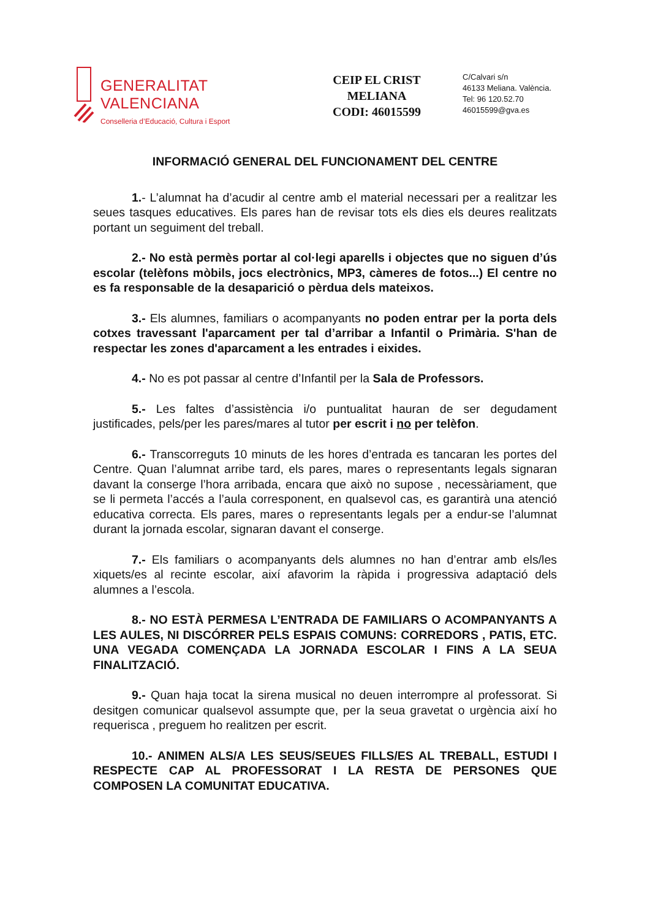GENERALITAT VALENCIANA
Conselleria d’Educació, Cultura i Esport
CEIP EL CRIST
MELIANA
CODI: 46015599
C/Calvari s/n
46133 Meliana. València.
Tel: 96 120.52.70
46015599@gva.es
INFORMACIÓ GENERAL DEL FUNCIONAMENT DEL CENTRE
1.- L’alumnat ha d’acudir al centre amb el material necessari per a realitzar les seues tasques educatives. Els pares han de revisar tots els dies els deures realitzats portant un seguiment del treball.
2.- No està permès portar al col·legi aparells i objectes que no siguen d’ús escolar (telèfons mòbils, jocs electrònics, MP3, càmeres de fotos...) El centre no es fa responsable de la desaparició o pèrdua dels mateixos.
3.- Els alumnes, familiars o acompanyants no poden entrar per la porta dels cotxes travessant l'aparcament per tal d’arribar a Infantil o Primària. S'han de respectar les zones d'aparcament a les entrades i eixides.
4.- No es pot passar al centre d’Infantil per la Sala de Professors.
5.- Les faltes d’assistència i/o puntualitat hauran de ser degudament justificades, pels/per les pares/mares al tutor per escrit i no per telèfon.
6.- Transcorreguts 10 minuts de les hores d’entrada es tancaran les portes del Centre. Quan l’alumnat arribe tard, els pares, mares o representants legals signaran davant la conserge l’hora arribada, encara que això no supose , necessàriament, que se li permeta l’accés a l’aula corresponent, en qualsevol cas, es garantirà una atenció educativa correcta. Els pares, mares o representants legals per a endur-se l’alumnat durant la jornada escolar, signaran davant el conserge.
7.- Els familiars o acompanyants dels alumnes no han d’entrar amb els/les xiquets/es al recinte escolar, així afavorim la ràpida i progressiva adaptació dels alumnes a l’escola.
8.- NO ESTÀ PERMESA L’ENTRADA DE FAMILIARS O ACOMPANYANTS A LES AULES, NI DISCÓRRER PELS ESPAIS COMUNS: CORREDORS , PATIS, ETC. UNA VEGADA COMENÇADA LA JORNADA ESCOLAR I FINS A LA SEUA FINALITZACIÓ.
9.- Quan haja tocat la sirena musical no deuen interrompre al professorat. Si desitgen comunicar qualsevol assumpte que, per la seua gravetat o urgència així ho requerisca , preguem ho realitzen per escrit.
10.- ANIMEN ALS/A LES SEUS/SEUES FILLS/ES AL TREBALL, ESTUDI I RESPECTE CAP AL PROFESSORAT I LA RESTA DE PERSONES QUE COMPOSEN LA COMUNITAT EDUCATIVA.